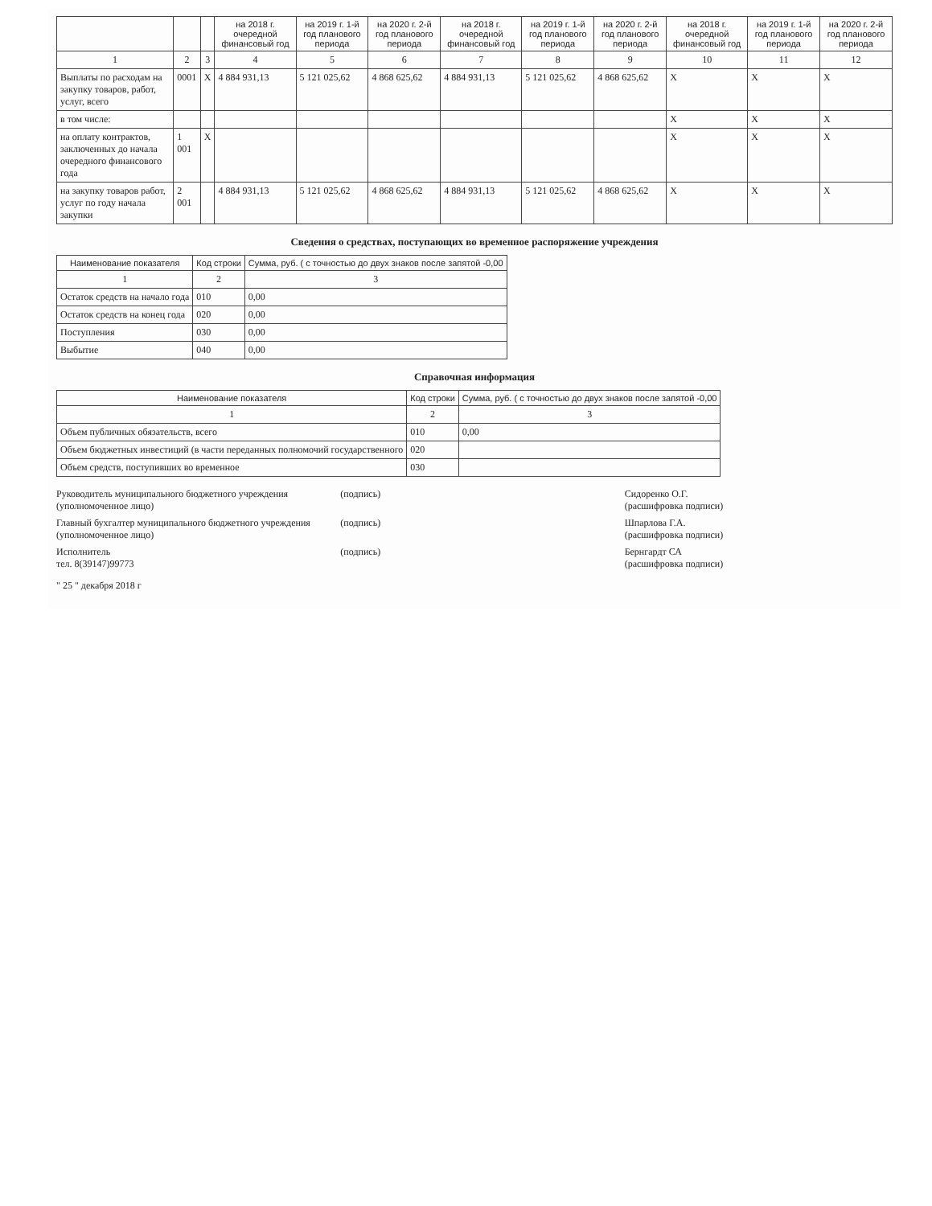| | | | на 2018 г. очередной финансовый год | на 2019 г. 1-й год планового периода | на 2020 г. 2-й год планового периода | на 2018 г. очередной финансовый год | на 2019 г. 1-й год планового периода | на 2020 г. 2-й год планового периода | на 2018 г. очередной финансовый год | на 2019 г. 1-й год планового периода | на 2020 г. 2-й год планового периода |
| --- | --- | --- | --- | --- | --- | --- | --- | --- | --- | --- | --- |
| 1 | 2 | 3 | 4 | 5 | 6 | 7 | 8 | 9 | 10 | 11 | 12 |
| Выплаты по расходам на закупку товаров, работ, услуг, всего | 0001 | X | 4 884 931,13 | 5 121 025,62 | 4 868 625,62 | 4 884 931,13 | 5 121 025,62 | 4 868 625,62 | X | X | X |
| в том числе: | | | | | | | | | X | X | X |
| на оплату контрактов, заключенных до начала очередного финансового года | 1 001 | X | | | | | | | X | X | X |
| на закупку товаров работ, услуг по году начала закупки | 2 001 | | 4 884 931,13 | 5 121 025,62 | 4 868 625,62 | 4 884 931,13 | 5 121 025,62 | 4 868 625,62 | X | X | X |
Сведения о средствах, поступающих во временное распоряжение учреждения
| Наименование показателя | Код строки | Сумма, руб. ( с точностью до двух знаков после запятой -0,00 |
| --- | --- | --- |
| 1 | 2 | 3 |
| Остаток средств на начало года | 010 | 0,00 |
| Остаток средств на конец года | 020 | 0,00 |
| Поступления | 030 | 0,00 |
| Выбытие | 040 | 0,00 |
Справочная информация
| Наименование показателя | Код строки | Сумма, руб. ( с точностью до двух знаков после запятой -0,00 |
| --- | --- | --- |
| 1 | 2 | 3 |
| Объем публичных обязательств, всего | 010 | 0,00 |
| Объем бюджетных инвестиций (в части переданных полномочий государственного | 020 | |
| Объем средств, поступивших во временное | 030 | |
Руководитель муниципального бюджетного учреждения
(уполномоченное лицо)
(подпись) Сидоренко О.Г.
(расшифровка подписи)
Главный бухгалтер муниципального бюджетного учреждения
(уполномоченное лицо)
(подпись) Шпарлова Г.А.
(расшифровка подписи)
Исполнитель
тел. 8(39147)99773
(подпись) Бернгардт СА
(расшифровка подписи)
" 25 " декабря 2018 г